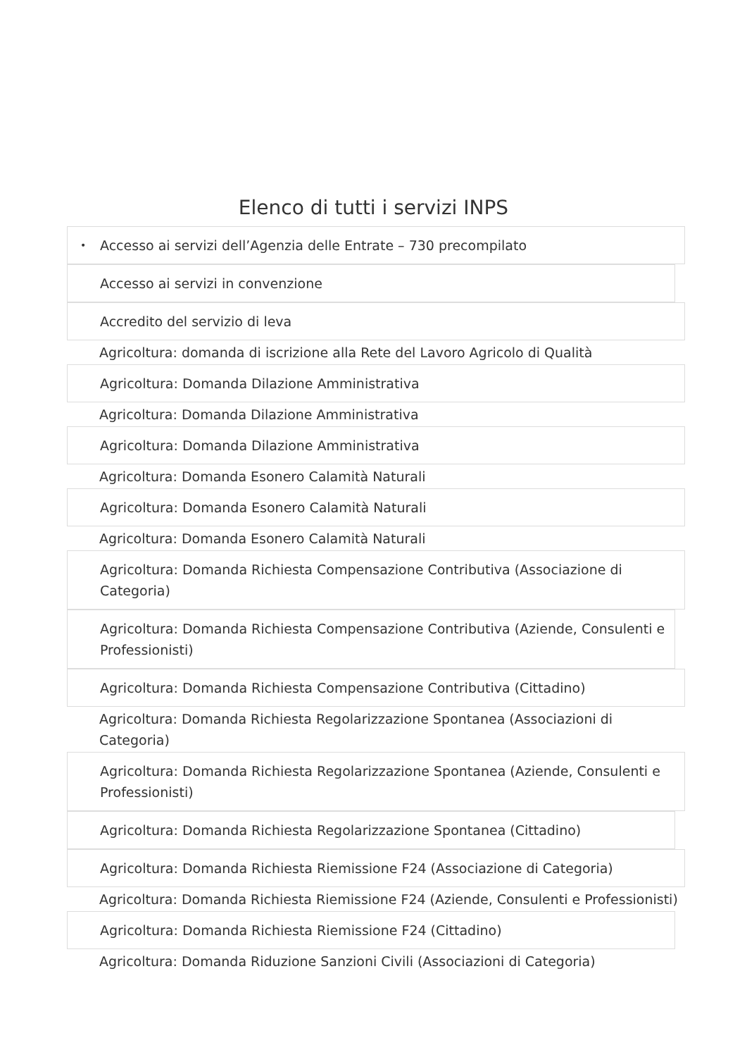Elenco di tutti i servizi INPS
• Accesso ai servizi dell’Agenzia delle Entrate – 730 precompilato
Accesso ai servizi in convenzione
Accredito del servizio di leva
Agricoltura: domanda di iscrizione alla Rete del Lavoro Agricolo di Qualità
Agricoltura: Domanda Dilazione Amministrativa
Agricoltura: Domanda Dilazione Amministrativa
Agricoltura: Domanda Dilazione Amministrativa
Agricoltura: Domanda Esonero Calamità Naturali
Agricoltura: Domanda Esonero Calamità Naturali
Agricoltura: Domanda Esonero Calamità Naturali
Agricoltura: Domanda Richiesta Compensazione Contributiva (Associazione di Categoria)
Agricoltura: Domanda Richiesta Compensazione Contributiva (Aziende, Consulenti e Professionisti)
Agricoltura: Domanda Richiesta Compensazione Contributiva (Cittadino)
Agricoltura: Domanda Richiesta Regolarizzazione Spontanea (Associazioni di Categoria)
Agricoltura: Domanda Richiesta Regolarizzazione Spontanea (Aziende, Consulenti e Professionisti)
Agricoltura: Domanda Richiesta Regolarizzazione Spontanea (Cittadino)
Agricoltura: Domanda Richiesta Riemissione F24 (Associazione di Categoria)
Agricoltura: Domanda Richiesta Riemissione F24 (Aziende, Consulenti e Professionisti)
Agricoltura: Domanda Richiesta Riemissione F24 (Cittadino)
Agricoltura: Domanda Riduzione Sanzioni Civili (Associazioni di Categoria)